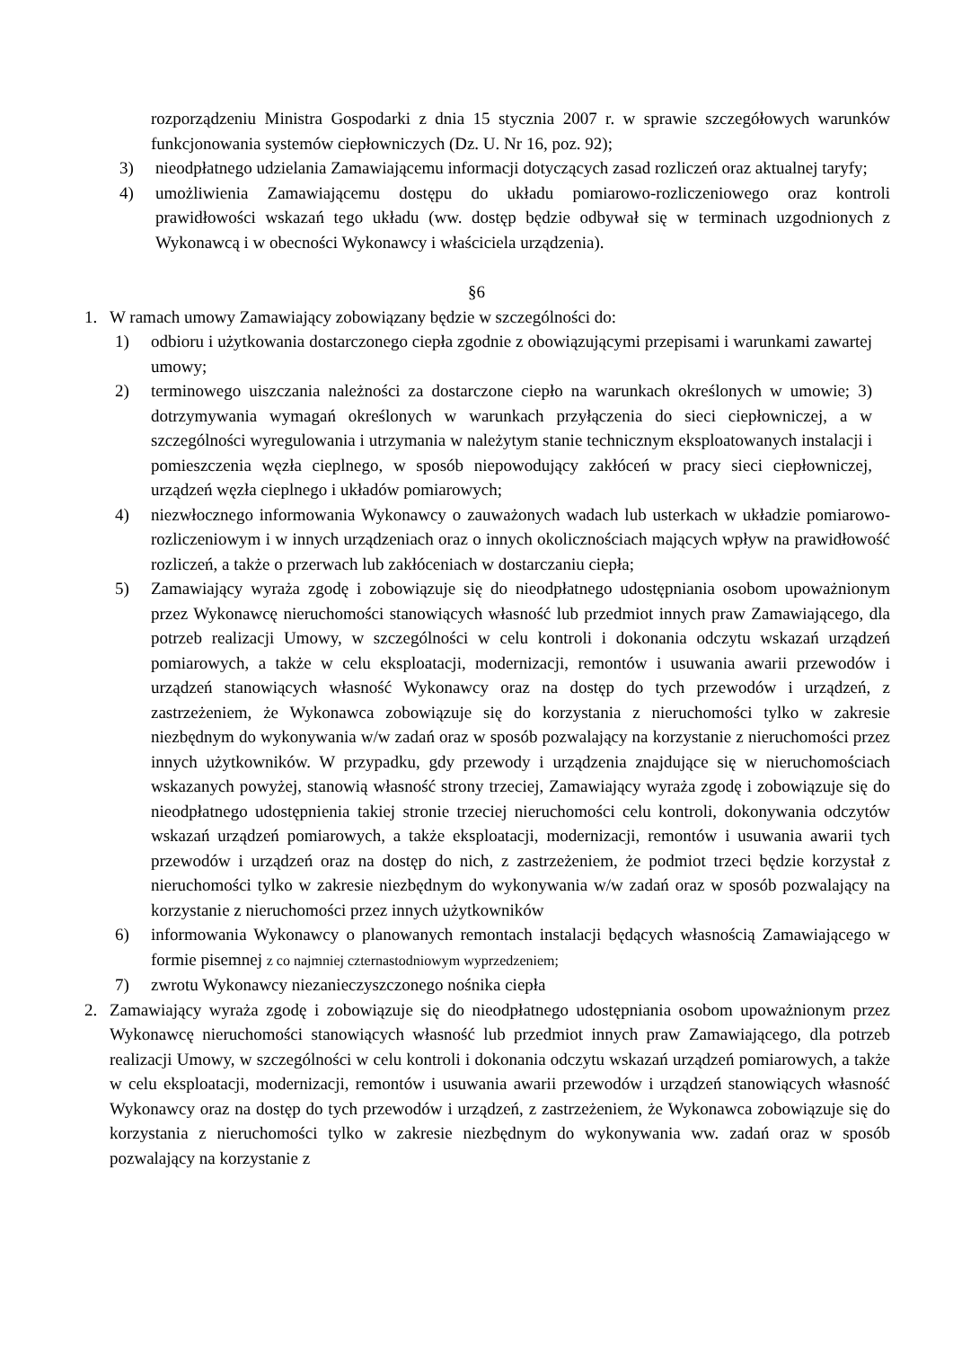rozporządzeniu Ministra Gospodarki z dnia 15 stycznia 2007 r. w sprawie szczegółowych warunków funkcjonowania systemów ciepłowniczych (Dz. U. Nr 16, poz. 92);
3) nieodpłatnego udzielania Zamawiającemu informacji dotyczących zasad rozliczeń oraz aktualnej taryfy;
4) umożliwienia Zamawiającemu dostępu do układu pomiarowo-rozliczeniowego oraz kontroli prawidłowości wskazań tego układu (ww. dostęp będzie odbywał się w terminach uzgodnionych z Wykonawcą i w obecności Wykonawcy i właściciela urządzenia).
§6
1. W ramach umowy Zamawiający zobowiązany będzie w szczególności do:
1) odbioru i użytkowania dostarczonego ciepła zgodnie z obowiązującymi przepisami i warunkami zawartej umowy;
2) terminowego uiszczania należności za dostarczone ciepło na warunkach określonych w umowie; 3) dotrzymywania wymagań określonych w warunkach przyłączenia do sieci ciepłowniczej, a w szczególności wyregulowania i utrzymania w należytym stanie technicznym eksploatowanych instalacji i pomieszczenia węzła cieplnego, w sposób niepowodujący zakłóceń w pracy sieci ciepłowniczej, urządzeń węzła cieplnego i układów pomiarowych;
4) niezwłocznego informowania Wykonawcy o zauważonych wadach lub usterkach w układzie pomiarowo-rozliczeniowym i w innych urządzeniach oraz o innych okolicznościach mających wpływ na prawidłowość rozliczeń, a także o przerwach lub zakłóceniach w dostarczaniu ciepła;
5) Zamawiający wyraża zgodę i zobowiązuje się do nieodpłatnego udostępniania osobom upoważnionym przez Wykonawcę nieruchomości stanowiących własność lub przedmiot innych praw Zamawiającego, dla potrzeb realizacji Umowy, w szczególności w celu kontroli i dokonania odczytu wskazań urządzeń pomiarowych, a także w celu eksploatacji, modernizacji, remontów i usuwania awarii przewodów i urządzeń stanowiących własność Wykonawcy oraz na dostęp do tych przewodów i urządzeń, z zastrzeżeniem, że Wykonawca zobowiązuje się do korzystania z nieruchomości tylko w zakresie niezbędnym do wykonywania w/w zadań oraz w sposób pozwalający na korzystanie z nieruchomości przez innych użytkowników. W przypadku, gdy przewody i urządzenia znajdujące się w nieruchomościach wskazanych powyżej, stanowią własność strony trzeciej, Zamawiający wyraża zgodę i zobowiązuje się do nieodpłatnego udostępnienia takiej stronie trzeciej nieruchomości celu kontroli, dokonywania odczytów wskazań urządzeń pomiarowych, a także eksploatacji, modernizacji, remontów i usuwania awarii tych przewodów i urządzeń oraz na dostęp do nich, z zastrzeżeniem, że podmiot trzeci będzie korzystał z nieruchomości tylko w zakresie niezbędnym do wykonywania w/w zadań oraz w sposób pozwalający na korzystanie z nieruchomości przez innych użytkowników
6) informowania Wykonawcy o planowanych remontach instalacji będących własnością Zamawiającego w formie pisemnej z co najmniej czternastodniowym wyprzedzeniem;
7) zwrotu Wykonawcy niezanieczyszczonego nośnika ciepła
2. Zamawiający wyraża zgodę i zobowiązuje się do nieodpłatnego udostępniania osobom upoważnionym przez Wykonawcę nieruchomości stanowiących własność lub przedmiot innych praw Zamawiającego, dla potrzeb realizacji Umowy, w szczególności w celu kontroli i dokonania odczytu wskazań urządzeń pomiarowych, a także w celu eksploatacji, modernizacji, remontów i usuwania awarii przewodów i urządzeń stanowiących własność Wykonawcy oraz na dostęp do tych przewodów i urządzeń, z zastrzeżeniem, że Wykonawca zobowiązuje się do korzystania z nieruchomości tylko w zakresie niezbędnym do wykonywania ww. zadań oraz w sposób pozwalający na korzystanie z